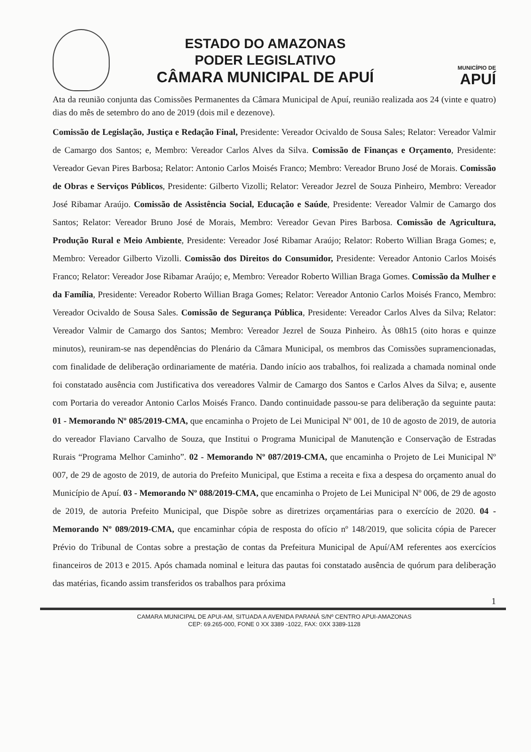ESTADO DO AMAZONAS
PODER LEGISLATIVO
CÂMARA MUNICIPAL DE APUÍ
MUNICÍPIO DE
APUÍ
Ata da reunião conjunta das Comissões Permanentes da Câmara Municipal de Apuí, reunião realizada aos 24 (vinte e quatro) dias do mês de setembro do ano de 2019 (dois mil e dezenove).
Comissão de Legislação, Justiça e Redação Final, Presidente: Vereador Ocivaldo de Sousa Sales; Relator: Vereador Valmir de Camargo dos Santos; e, Membro: Vereador Carlos Alves da Silva. Comissão de Finanças e Orçamento, Presidente: Vereador Gevan Pires Barbosa; Relator: Antonio Carlos Moisés Franco; Membro: Vereador Bruno José de Morais. Comissão de Obras e Serviços Públicos, Presidente: Gilberto Vizolli; Relator: Vereador Jezrel de Souza Pinheiro, Membro: Vereador José Ribamar Araújo. Comissão de Assistência Social, Educação e Saúde, Presidente: Vereador Valmir de Camargo dos Santos; Relator: Vereador Bruno José de Morais, Membro: Vereador Gevan Pires Barbosa. Comissão de Agricultura, Produção Rural e Meio Ambiente, Presidente: Vereador José Ribamar Araújo; Relator: Roberto Willian Braga Gomes; e, Membro: Vereador Gilberto Vizolli. Comissão dos Direitos do Consumidor, Presidente: Vereador Antonio Carlos Moisés Franco; Relator: Vereador Jose Ribamar Araújo; e, Membro: Vereador Roberto Willian Braga Gomes. Comissão da Mulher e da Família, Presidente: Vereador Roberto Willian Braga Gomes; Relator: Vereador Antonio Carlos Moisés Franco, Membro: Vereador Ocivaldo de Sousa Sales. Comissão de Segurança Pública, Presidente: Vereador Carlos Alves da Silva; Relator: Vereador Valmir de Camargo dos Santos; Membro: Vereador Jezrel de Souza Pinheiro. Às 08h15 (oito horas e quinze minutos), reuniram-se nas dependências do Plenário da Câmara Municipal, os membros das Comissões supramencionadas, com finalidade de deliberação ordinariamente de matéria. Dando início aos trabalhos, foi realizada a chamada nominal onde foi constatado ausência com Justificativa dos vereadores Valmir de Camargo dos Santos e Carlos Alves da Silva; e, ausente com Portaria do vereador Antonio Carlos Moisés Franco. Dando continuidade passou-se para deliberação da seguinte pauta: 01 - Memorando Nº 085/2019-CMA, que encaminha o Projeto de Lei Municipal Nº 001, de 10 de agosto de 2019, de autoria do vereador Flaviano Carvalho de Souza, que Institui o Programa Municipal de Manutenção e Conservação de Estradas Rurais “Programa Melhor Caminho”. 02 - Memorando Nº 087/2019-CMA, que encaminha o Projeto de Lei Municipal Nº 007, de 29 de agosto de 2019, de autoria do Prefeito Municipal, que Estima a receita e fixa a despesa do orçamento anual do Município de Apuí. 03 - Memorando Nº 088/2019-CMA, que encaminha o Projeto de Lei Municipal Nº 006, de 29 de agosto de 2019, de autoria Prefeito Municipal, que Dispõe sobre as diretrizes orçamentárias para o exercício de 2020. 04 - Memorando Nº 089/2019-CMA, que encaminhar cópia de resposta do ofício nº 148/2019, que solicita cópia de Parecer Prévio do Tribunal de Contas sobre a prestação de contas da Prefeitura Municipal de Apuí/AM referentes aos exercícios financeiros de 2013 e 2015. Após chamada nominal e leitura das pautas foi constatado ausência de quórum para deliberação das matérias, ficando assim transferidos os trabalhos para próxima
1
CAMARA MUNICIPAL DE APUI-AM, SITUADA A AVENIDA PARANÁ S/Nº CENTRO APUI-AMAZONAS
CEP: 69.265-000, FONE 0 XX 3389 -1022, FAX: 0XX 3389-1128